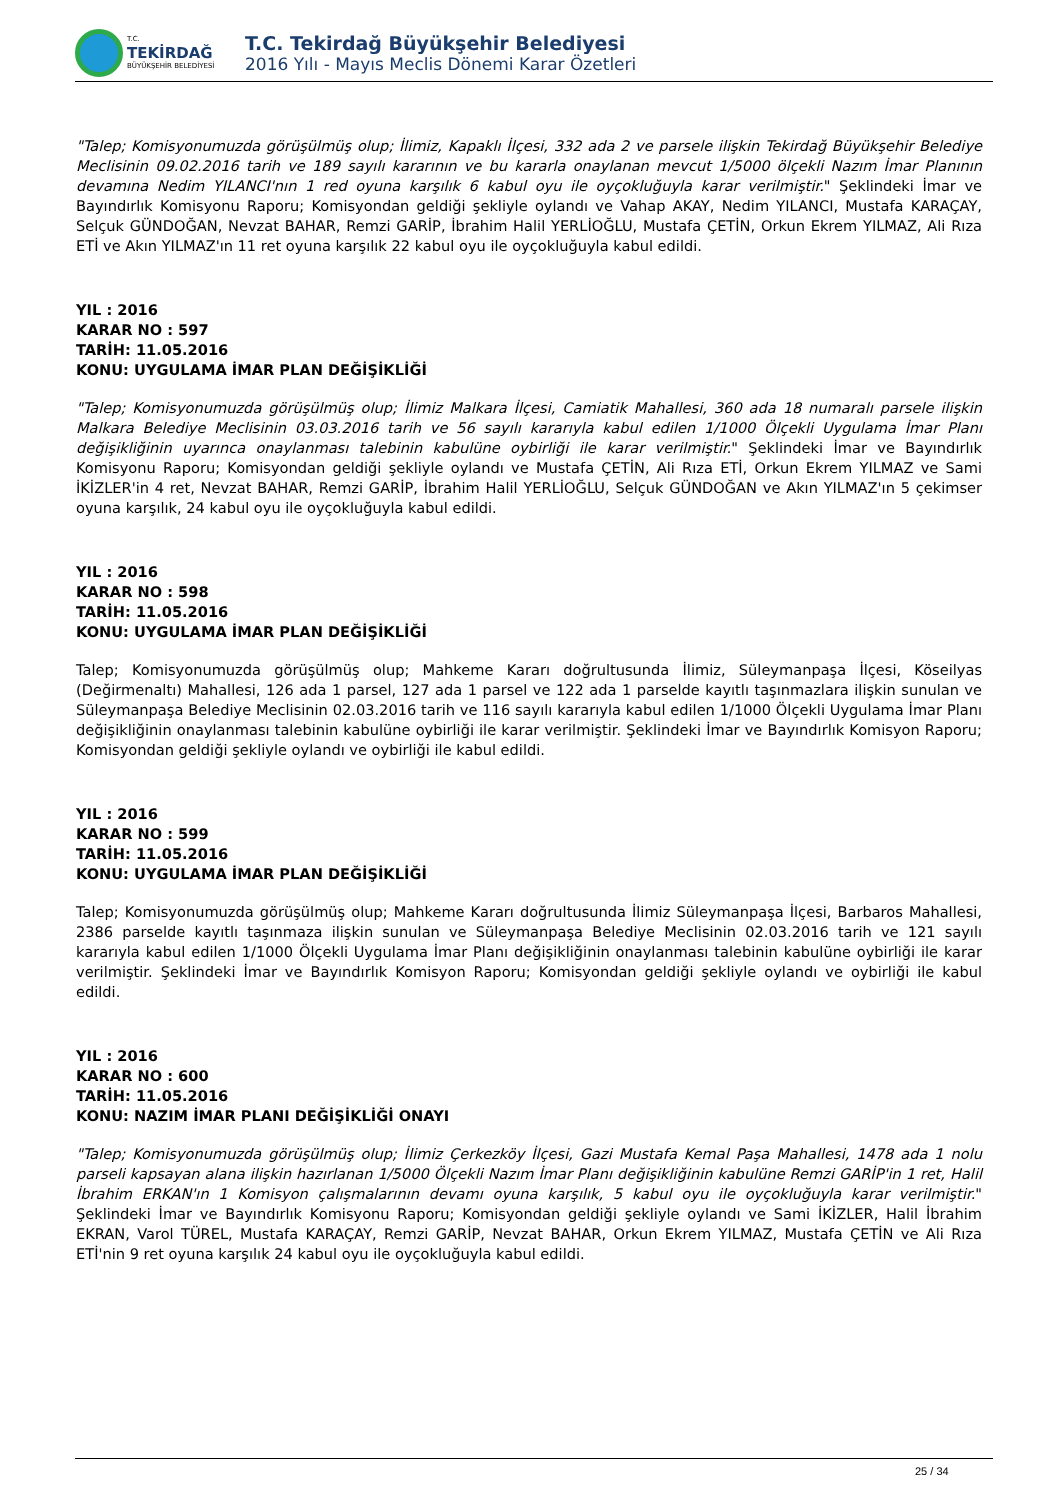T.C.
TEKİRDAĞ
BÜYÜKŞEHİR BELEDİYESİ
T.C. Tekirdağ Büyükşehir Belediyesi
2016 Yılı - Mayıs Meclis Dönemi Karar Özetleri
"Talep; Komisyonumuzda görüşülmüş olup; İlimiz, Kapaklı İlçesi, 332 ada 2 ve parsele ilişkin Tekirdağ Büyükşehir Belediye Meclisinin 09.02.2016 tarih ve 189 sayılı kararının ve bu kararla onaylanan mevcut 1/5000 ölçekli Nazım İmar Planının devamına Nedim YILANCI'nın 1 red oyuna karşılık 6 kabul oyu ile oyçokluğuyla karar verilmiştir." Şeklindeki İmar ve Bayındırlık Komisyonu Raporu; Komisyondan geldiği şekliyle oylandı ve Vahap AKAY, Nedim YILANCI, Mustafa KARAÇAY, Selçuk GÜNDOĞAN, Nevzat BAHAR, Remzi GARİP, İbrahim Halil YERLİOĞLU, Mustafa ÇETİN, Orkun Ekrem YILMAZ, Ali Rıza ETİ ve Akın YILMAZ'ın 11 ret oyuna karşılık 22 kabul oyu ile oyçokluğuyla kabul edildi.
YIL : 2016
KARAR NO : 597
TARİH: 11.05.2016
KONU: UYGULAMA İMAR PLAN DEĞİŞİKLİĞİ
"Talep; Komisyonumuzda görüşülmüş olup; İlimiz Malkara İlçesi, Camiatik Mahallesi, 360 ada 18 numaralı parsele ilişkin Malkara Belediye Meclisinin 03.03.2016 tarih ve 56 sayılı kararıyla kabul edilen 1/1000 Ölçekli Uygulama İmar Planı değişikliğinin uyarınca onaylanması talebinin kabulüne oybirliği ile karar verilmiştir." Şeklindeki İmar ve Bayındırlık Komisyonu Raporu; Komisyondan geldiği şekliyle oylandı ve Mustafa ÇETİN, Ali Rıza ETİ, Orkun Ekrem YILMAZ ve Sami İKİZLER'in 4 ret, Nevzat BAHAR, Remzi GARİP, İbrahim Halil YERLİOĞLU, Selçuk GÜNDOĞAN ve Akın YILMAZ'ın 5 çekimser oyuna karşılık, 24 kabul oyu ile oyçokluğuyla kabul edildi.
YIL : 2016
KARAR NO : 598
TARİH: 11.05.2016
KONU: UYGULAMA İMAR PLAN DEĞİŞİKLİĞİ
Talep; Komisyonumuzda görüşülmüş olup; Mahkeme Kararı doğrultusunda İlimiz, Süleymanpaşa İlçesi, Köseilyas (Değirmenaltı) Mahallesi, 126 ada 1 parsel, 127 ada 1 parsel ve 122 ada 1 parselde kayıtlı taşınmazlara ilişkin sunulan ve Süleymanpaşa Belediye Meclisinin 02.03.2016 tarih ve 116 sayılı kararıyla kabul edilen 1/1000 Ölçekli Uygulama İmar Planı değişikliğinin onaylanması talebinin kabulüne oybirliği ile karar verilmiştir. Şeklindeki İmar ve Bayındırlık Komisyon Raporu; Komisyondan geldiği şekliyle oylandı ve oybirliği ile kabul edildi.
YIL : 2016
KARAR NO : 599
TARİH: 11.05.2016
KONU: UYGULAMA İMAR PLAN DEĞİŞİKLİĞİ
Talep; Komisyonumuzda görüşülmüş olup; Mahkeme Kararı doğrultusunda İlimiz Süleymanpaşa İlçesi, Barbaros Mahallesi, 2386 parselde kayıtlı taşınmaza ilişkin sunulan ve Süleymanpaşa Belediye Meclisinin 02.03.2016 tarih ve 121 sayılı kararıyla kabul edilen 1/1000 Ölçekli Uygulama İmar Planı değişikliğinin onaylanması talebinin kabulüne oybirliği ile karar verilmiştir. Şeklindeki İmar ve Bayındırlık Komisyon Raporu; Komisyondan geldiği şekliyle oylandı ve oybirliği ile kabul edildi.
YIL : 2016
KARAR NO : 600
TARİH: 11.05.2016
KONU: NAZIM İMAR PLANI DEĞİŞİKLİĞİ ONAYI
"Talep; Komisyonumuzda görüşülmüş olup; İlimiz Çerkezköy İlçesi, Gazi Mustafa Kemal Paşa Mahallesi, 1478 ada 1 nolu parseli kapsayan alana ilişkin hazırlanan 1/5000 Ölçekli Nazım İmar Planı değişikliğinin kabulüne Remzi GARİP'in 1 ret, Halil İbrahim ERKAN'ın 1 Komisyon çalışmalarının devamı oyuna karşılık, 5 kabul oyu ile oyçokluğuyla karar verilmiştir." Şeklindeki İmar ve Bayındırlık Komisyonu Raporu; Komisyondan geldiği şekliyle oylandı ve Sami İKİZLER, Halil İbrahim EKRAN, Varol TÜREL, Mustafa KARAÇAY, Remzi GARİP, Nevzat BAHAR, Orkun Ekrem YILMAZ, Mustafa ÇETİN ve Ali Rıza ETİ'nin 9 ret oyuna karşılık 24 kabul oyu ile oyçokluğuyla kabul edildi.
25 / 34